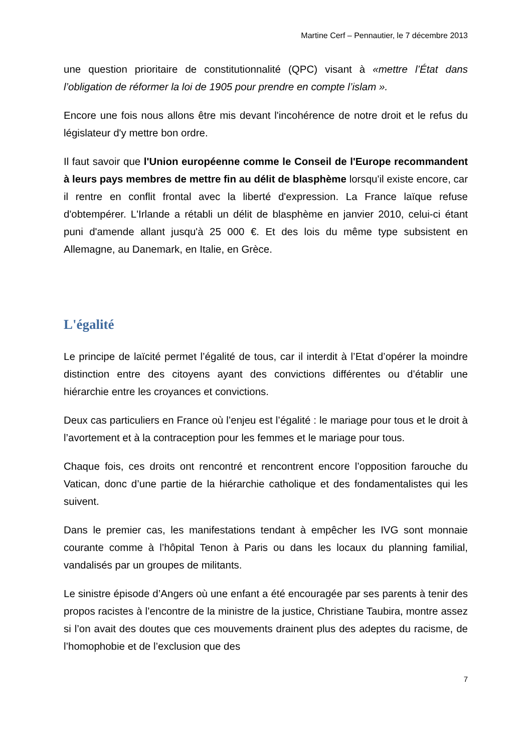Martine Cerf – Pennautier, le 7 décembre 2013
une question prioritaire de constitutionnalité (QPC) visant à «mettre l’État dans l’obligation de réformer la loi de 1905 pour prendre en compte l’islam ».
Encore une fois nous allons être mis devant l'incohérence de notre droit et le refus du législateur d'y mettre bon ordre.
Il faut savoir que l'Union européenne comme le Conseil de l'Europe recommandent à leurs pays membres de mettre fin au délit de blasphème lorsqu'il existe encore, car il rentre en conflit frontal avec la liberté d'expression. La France laïque refuse d'obtempérer. L'Irlande a rétabli un délit de blasphème en janvier 2010, celui-ci étant puni d'amende allant jusqu'à 25 000 €. Et des lois du même type subsistent en Allemagne, au Danemark, en Italie, en Grèce.
L'égalité
Le principe de laïcité permet l’égalité de tous, car il interdit à l’Etat d’opérer la moindre distinction entre des citoyens ayant des convictions différentes ou d’établir une hiérarchie entre les croyances et convictions.
Deux cas particuliers en France où l’enjeu est l’égalité : le mariage pour tous et le droit à l’avortement et à la contraception pour les femmes et le mariage pour tous.
Chaque fois, ces droits ont rencontré et rencontrent encore l’opposition farouche du Vatican, donc d’une partie de la hiérarchie catholique et des fondamentalistes qui les suivent.
Dans le premier cas, les manifestations tendant à empêcher les IVG sont monnaie courante comme à l’hôpital Tenon à Paris ou dans les locaux du planning familial, vandalisés par un groupes de militants.
Le sinistre épisode d’Angers où une enfant a été encouragée par ses parents à tenir des propos racistes à l’encontre de la ministre de la justice, Christiane Taubira, montre assez si l’on avait des doutes que ces mouvements drainent plus des adeptes du racisme, de l’homophobie et de l’exclusion que des
7